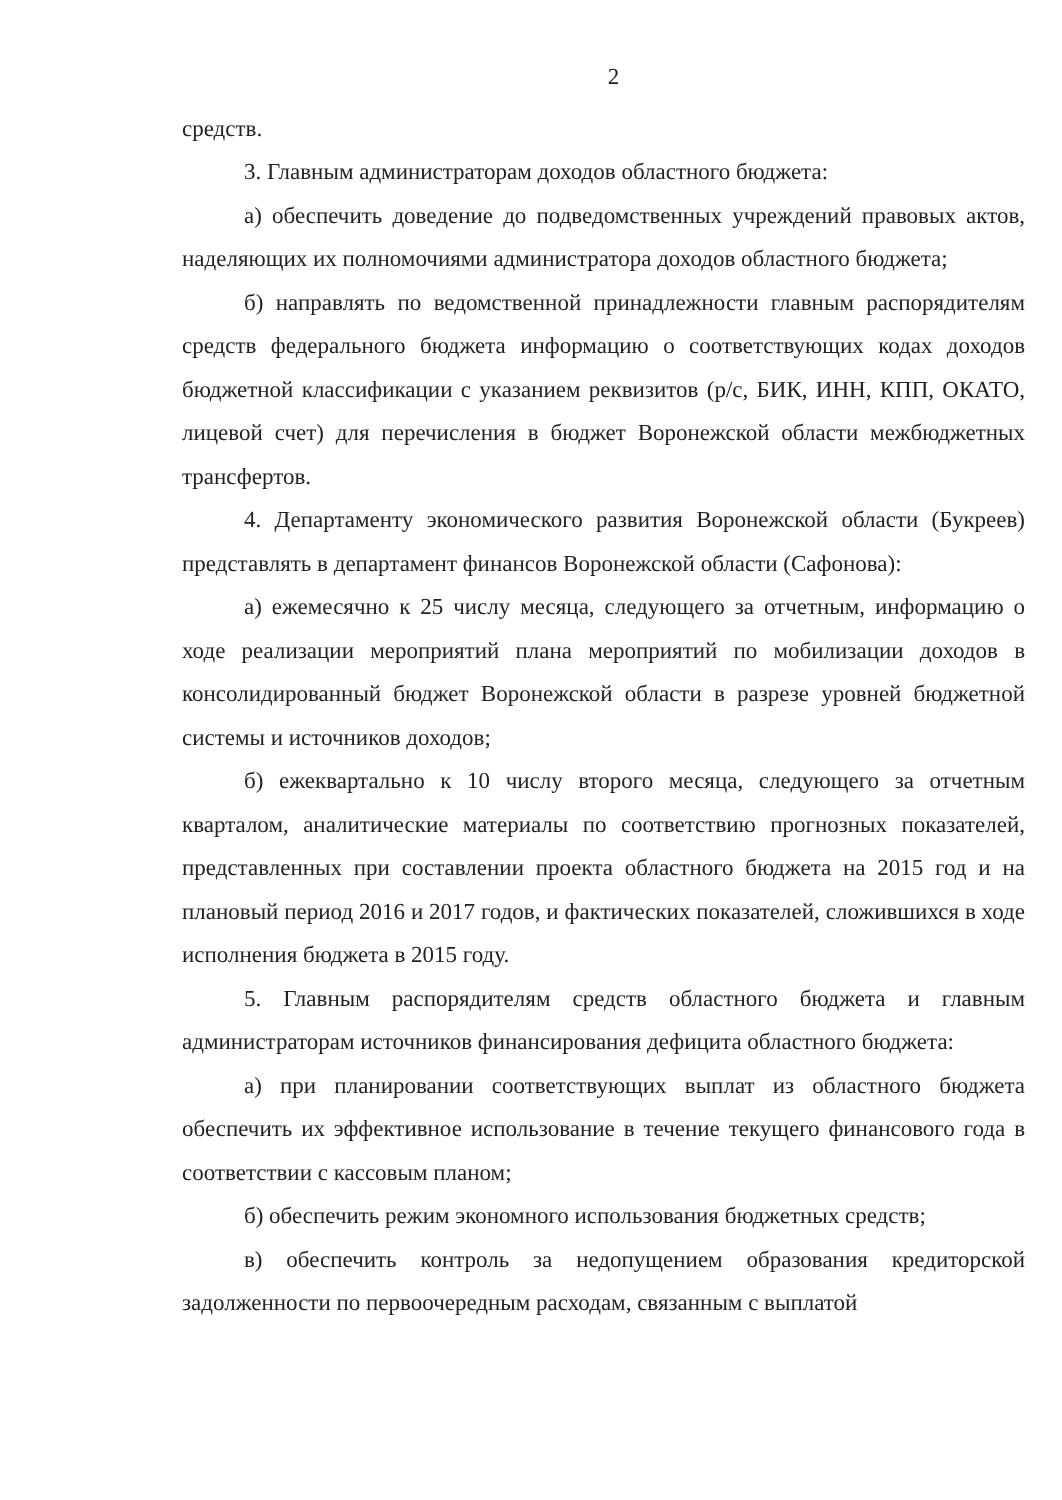2
средств.
3. Главным администраторам доходов областного бюджета:
а) обеспечить доведение до подведомственных учреждений правовых актов, наделяющих их полномочиями администратора доходов областного бюджета;
б) направлять по ведомственной принадлежности главным распорядителям средств федерального бюджета информацию о соответствующих кодах доходов бюджетной классификации с указанием реквизитов (р/с, БИК, ИНН, КПП, ОКАТО, лицевой счет) для перечисления в бюджет Воронежской области межбюджетных трансфертов.
4. Департаменту экономического развития Воронежской области (Букреев) представлять в департамент финансов Воронежской области (Сафонова):
а) ежемесячно к 25 числу месяца, следующего за отчетным, информацию о ходе реализации мероприятий плана мероприятий по мобилизации доходов в консолидированный бюджет Воронежской области в разрезе уровней бюджетной системы и источников доходов;
б) ежеквартально к 10 числу второго месяца, следующего за отчетным кварталом, аналитические материалы по соответствию прогнозных показателей, представленных при составлении проекта областного бюджета на 2015 год и на плановый период 2016 и 2017 годов, и фактических показателей, сложившихся в ходе исполнения бюджета в 2015 году.
5. Главным распорядителям средств областного бюджета и главным администраторам источников финансирования дефицита областного бюджета:
а) при планировании соответствующих выплат из областного бюджета обеспечить их эффективное использование в течение текущего финансового года в соответствии с кассовым планом;
б) обеспечить режим экономного использования бюджетных средств;
в) обеспечить контроль за недопущением образования кредиторской задолженности по первоочередным расходам, связанным с выплатой